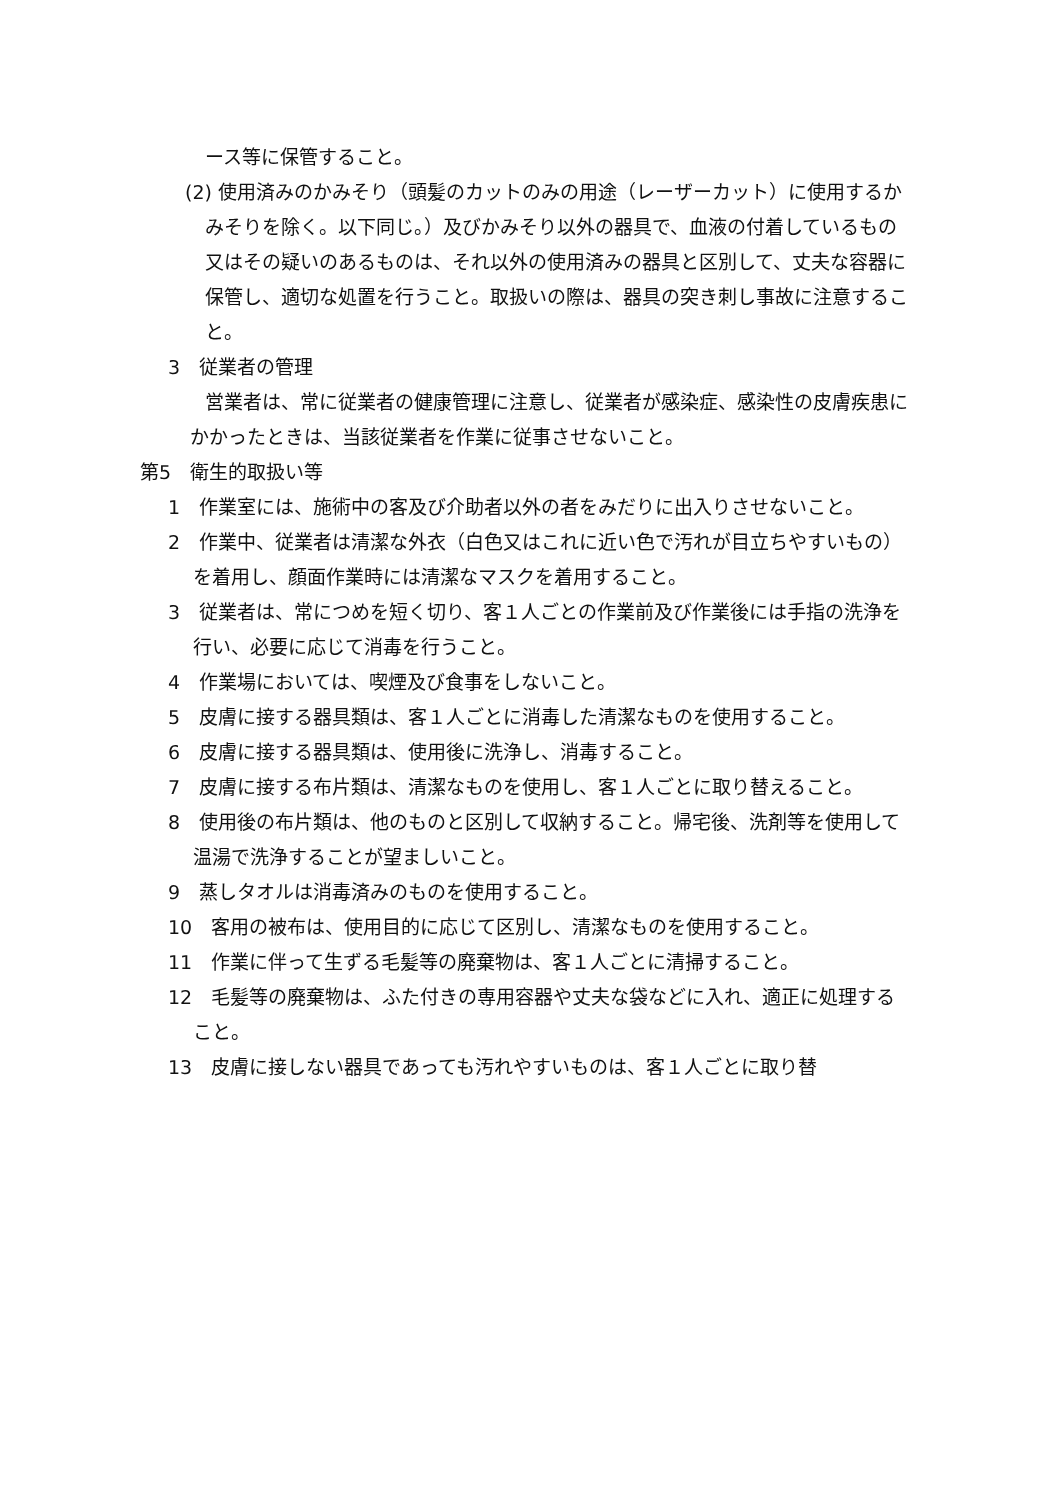ース等に保管すること。
(2) 使用済みのかみそり（頭髪のカットのみの用途（レーザーカット）に使用するかみそりを除く。以下同じ。）及びかみそり以外の器具で、血液の付着しているもの又はその疑いのあるものは、それ以外の使用済みの器具と区別して、丈夫な容器に保管し、適切な処置を行うこと。取扱いの際は、器具の突き刺し事故に注意すること。
3　従業者の管理
営業者は、常に従業者の健康管理に注意し、従業者が感染症、感染性の皮膚疾患にかかったときは、当該従業者を作業に従事させないこと。
第5　衛生的取扱い等
1　作業室には、施術中の客及び介助者以外の者をみだりに出入りさせないこと。
2　作業中、従業者は清潔な外衣（白色又はこれに近い色で汚れが目立ちやすいもの）を着用し、顔面作業時には清潔なマスクを着用すること。
3　従業者は、常につめを短く切り、客１人ごとの作業前及び作業後には手指の洗浄を行い、必要に応じて消毒を行うこと。
4　作業場においては、喫煙及び食事をしないこと。
5　皮膚に接する器具類は、客１人ごとに消毒した清潔なものを使用すること。
6　皮膚に接する器具類は、使用後に洗浄し、消毒すること。
7　皮膚に接する布片類は、清潔なものを使用し、客１人ごとに取り替えること。
8　使用後の布片類は、他のものと区別して収納すること。帰宅後、洗剤等を使用して温湯で洗浄することが望ましいこと。
9　蒸しタオルは消毒済みのものを使用すること。
10　客用の被布は、使用目的に応じて区別し、清潔なものを使用すること。
11　作業に伴って生ずる毛髪等の廃棄物は、客１人ごとに清掃すること。
12　毛髪等の廃棄物は、ふた付きの専用容器や丈夫な袋などに入れ、適正に処理すること。
13　皮膚に接しない器具であっても汚れやすいものは、客１人ごとに取り替